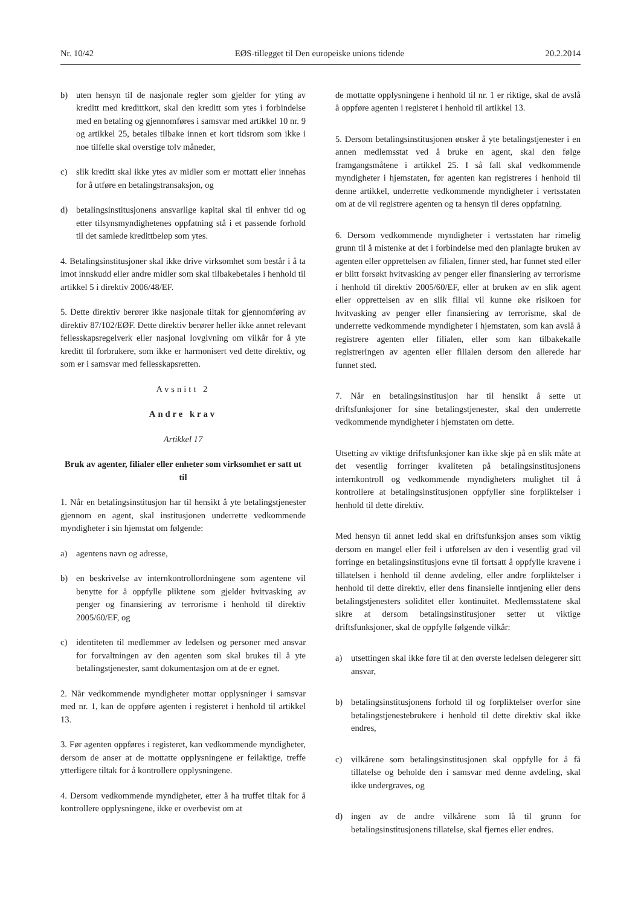Nr. 10/42 EØS-tillegget til Den europeiske unions tidende 20.2.2014
b) uten hensyn til de nasjonale regler som gjelder for yting av kreditt med kredittkort, skal den kreditt som ytes i forbindelse med en betaling og gjennomføres i samsvar med artikkel 10 nr. 9 og artikkel 25, betales tilbake innen et kort tidsrom som ikke i noe tilfelle skal overstige tolv måneder,
c) slik kreditt skal ikke ytes av midler som er mottatt eller innehas for å utføre en betalingstransaksjon, og
d) betalingsinstitusjonens ansvarlige kapital skal til enhver tid og etter tilsynsmyndighetenes oppfatning stå i et passende forhold til det samlede kredittbeløp som ytes.
4. Betalingsinstitusjoner skal ikke drive virksomhet som består i å ta imot innskudd eller andre midler som skal tilbakebetales i henhold til artikkel 5 i direktiv 2006/48/EF.
5. Dette direktiv berører ikke nasjonale tiltak for gjennomføring av direktiv 87/102/EØF. Dette direktiv berører heller ikke annet relevant fellesskapsregelverk eller nasjonal lovgivning om vilkår for å yte kreditt til forbrukere, som ikke er harmonisert ved dette direktiv, og som er i samsvar med fellesskapsretten.
Avsnitt 2
Andre krav
Artikkel 17
Bruk av agenter, filialer eller enheter som virksomhet er satt ut til
1. Når en betalingsinstitusjon har til hensikt å yte betalingstjenester gjennom en agent, skal institusjonen underrette vedkommende myndigheter i sin hjemstat om følgende:
a) agentens navn og adresse,
b) en beskrivelse av internkontrollordningene som agentene vil benytte for å oppfylle pliktene som gjelder hvitvasking av penger og finansiering av terrorisme i henhold til direktiv 2005/60/EF, og
c) identiteten til medlemmer av ledelsen og personer med ansvar for forvaltningen av den agenten som skal brukes til å yte betalingstjenester, samt dokumentasjon om at de er egnet.
2. Når vedkommende myndigheter mottar opplysninger i samsvar med nr. 1, kan de oppføre agenten i registeret i henhold til artikkel 13.
3. Før agenten oppføres i registeret, kan vedkommende myndigheter, dersom de anser at de mottatte opplysningene er feilaktige, treffe ytterligere tiltak for å kontrollere opplysningene.
4. Dersom vedkommende myndigheter, etter å ha truffet tiltak for å kontrollere opplysningene, ikke er overbevist om at
de mottatte opplysningene i henhold til nr. 1 er riktige, skal de avslå å oppføre agenten i registeret i henhold til artikkel 13.
5. Dersom betalingsinstitusjonen ønsker å yte betalingstjenester i en annen medlemsstat ved å bruke en agent, skal den følge framgangsmåtene i artikkel 25. I så fall skal vedkommende myndigheter i hjemstaten, før agenten kan registreres i henhold til denne artikkel, underrette vedkommende myndigheter i vertsstaten om at de vil registrere agenten og ta hensyn til deres oppfatning.
6. Dersom vedkommende myndigheter i vertsstaten har rimelig grunn til å mistenke at det i forbindelse med den planlagte bruken av agenten eller opprettelsen av filialen, finner sted, har funnet sted eller er blitt forsøkt hvitvasking av penger eller finansiering av terrorisme i henhold til direktiv 2005/60/EF, eller at bruken av en slik agent eller opprettelsen av en slik filial vil kunne øke risikoen for hvitvasking av penger eller finansiering av terrorisme, skal de underrette vedkommende myndigheter i hjemstaten, som kan avslå å registrere agenten eller filialen, eller som kan tilbakekalle registreringen av agenten eller filialen dersom den allerede har funnet sted.
7. Når en betalingsinstitusjon har til hensikt å sette ut driftsfunksjoner for sine betalingstjenester, skal den underrette vedkommende myndigheter i hjemstaten om dette.
Utsetting av viktige driftsfunksjoner kan ikke skje på en slik måte at det vesentlig forringer kvaliteten på betalingsinstitusjonens internkontroll og vedkommende myndigheters mulighet til å kontrollere at betalingsinstitusjonen oppfyller sine forpliktelser i henhold til dette direktiv.
Med hensyn til annet ledd skal en driftsfunksjon anses som viktig dersom en mangel eller feil i utførelsen av den i vesentlig grad vil forringe en betalingsinstitusjons evne til fortsatt å oppfylle kravene i tillatelsen i henhold til denne avdeling, eller andre forpliktelser i henhold til dette direktiv, eller dens finansielle inntjening eller dens betalingstjenesters soliditet eller kontinuitet. Medlemsstatene skal sikre at dersom betalingsinstitusjoner setter ut viktige driftsfunksjoner, skal de oppfylle følgende vilkår:
a) utsettingen skal ikke føre til at den øverste ledelsen delegerer sitt ansvar,
b) betalingsinstitusjonens forhold til og forpliktelser overfor sine betalingstjenestebrukere i henhold til dette direktiv skal ikke endres,
c) vilkårene som betalingsinstitusjonen skal oppfylle for å få tillatelse og beholde den i samsvar med denne avdeling, skal ikke undergraves, og
d) ingen av de andre vilkårene som lå til grunn for betalingsinstitusjonens tillatelse, skal fjernes eller endres.